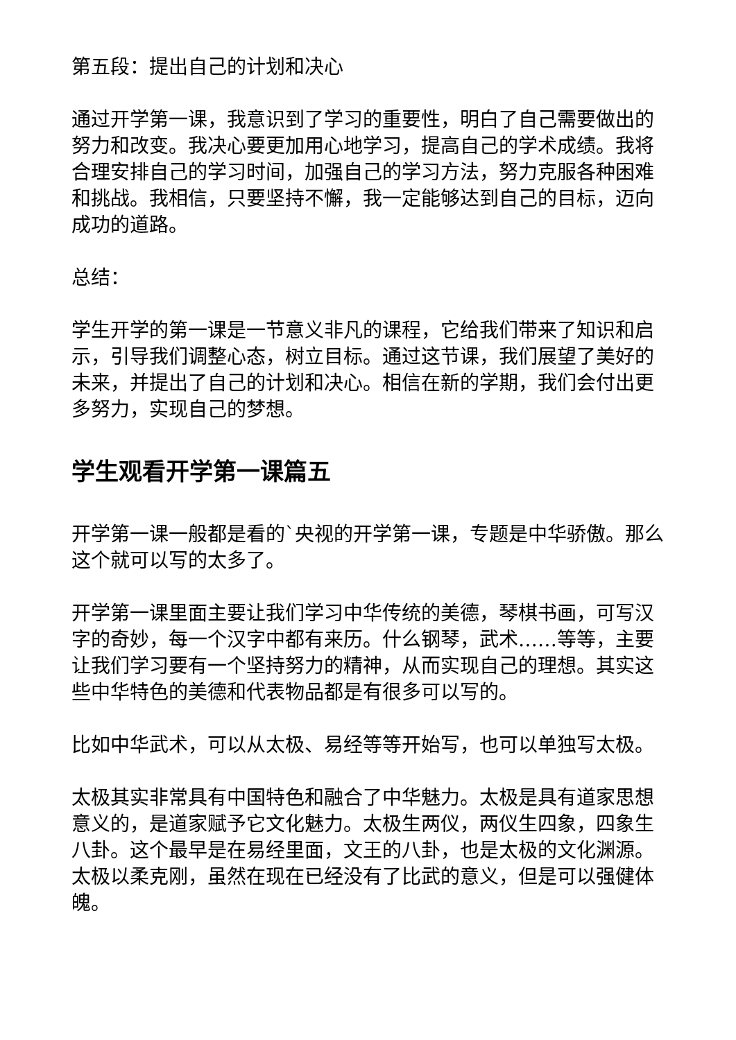第五段：提出自己的计划和决心
通过开学第一课，我意识到了学习的重要性，明白了自己需要做出的努力和改变。我决心要更加用心地学习，提高自己的学术成绩。我将合理安排自己的学习时间，加强自己的学习方法，努力克服各种困难和挑战。我相信，只要坚持不懈，我一定能够达到自己的目标，迈向成功的道路。
总结：
学生开学的第一课是一节意义非凡的课程，它给我们带来了知识和启示，引导我们调整心态，树立目标。通过这节课，我们展望了美好的未来，并提出了自己的计划和决心。相信在新的学期，我们会付出更多努力，实现自己的梦想。
学生观看开学第一课篇五
开学第一课一般都是看的`央视的开学第一课，专题是中华骄傲。那么这个就可以写的太多了。
开学第一课里面主要让我们学习中华传统的美德，琴棋书画，可写汉字的奇妙，每一个汉字中都有来历。什么钢琴，武术……等等，主要让我们学习要有一个坚持努力的精神，从而实现自己的理想。其实这些中华特色的美德和代表物品都是有很多可以写的。
比如中华武术，可以从太极、易经等等开始写，也可以单独写太极。
太极其实非常具有中国特色和融合了中华魅力。太极是具有道家思想意义的，是道家赋予它文化魅力。太极生两仪，两仪生四象，四象生八卦。这个最早是在易经里面，文王的八卦，也是太极的文化渊源。太极以柔克刚，虽然在现在已经没有了比武的意义，但是可以强健体魄。